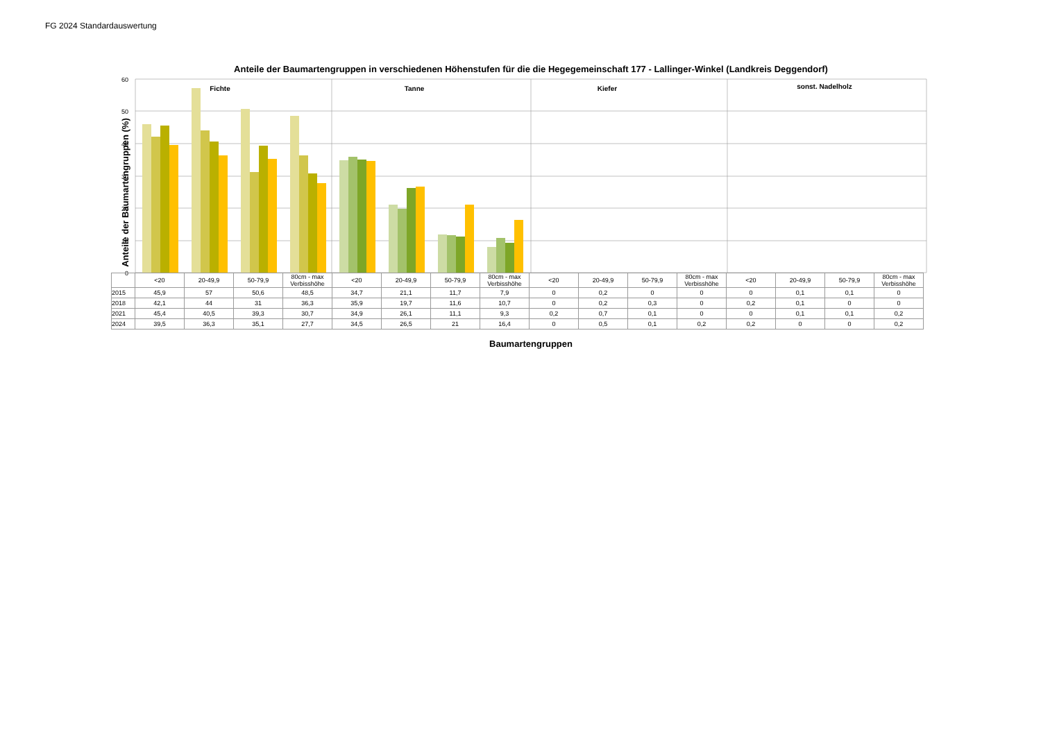FG 2024 Standardauswertung
Anteile der Baumartengruppen in verschiedenen Höhenstufen für die die Hegegemeinschaft 177 - Lallinger-Winkel (Landkreis Deggendorf)
Anteile der Baumartengruppen (%)
60
50
40
30
20
10
0
Fichte
Tanne
Kiefer
sonst. Nadelholz
| | <20 | 20-49,9 | 50-79,9 | 80cm - max Verbisshöhe | <20 | 20-49,9 | 50-79,9 | 80cm - max Verbisshöhe | <20 | 20-49,9 | 50-79,9 | 80cm - max Verbisshöhe | <20 | 20-49,9 | 50-79,9 | 80cm - max Verbisshöhe |
| 2015 | 45,9 | 57 | 50,6 | 48,5 | 34,7 | 21,1 | 11,7 | 7,9 | 0 | 0,2 | 0 | 0 | 0 | 0,1 | 0,1 | 0 |
| 2018 | 42,1 | 44 | 31 | 36,3 | 35,9 | 19,7 | 11,6 | 10,7 | 0 | 0,2 | 0,3 | 0 | 0,2 | 0,1 | 0 | 0 |
| 2021 | 45,4 | 40,5 | 39,3 | 30,7 | 34,9 | 26,1 | 11,1 | 9,3 | 0,2 | 0,7 | 0,1 | 0 | 0 | 0,1 | 0,1 | 0,2 |
| 2024 | 39,5 | 36,3 | 35,1 | 27,7 | 34,5 | 26,5 | 21 | 16,4 | 0 | 0,5 | 0,1 | 0,2 | 0,2 | 0 | 0 | 0,2 |
Baumartengruppen